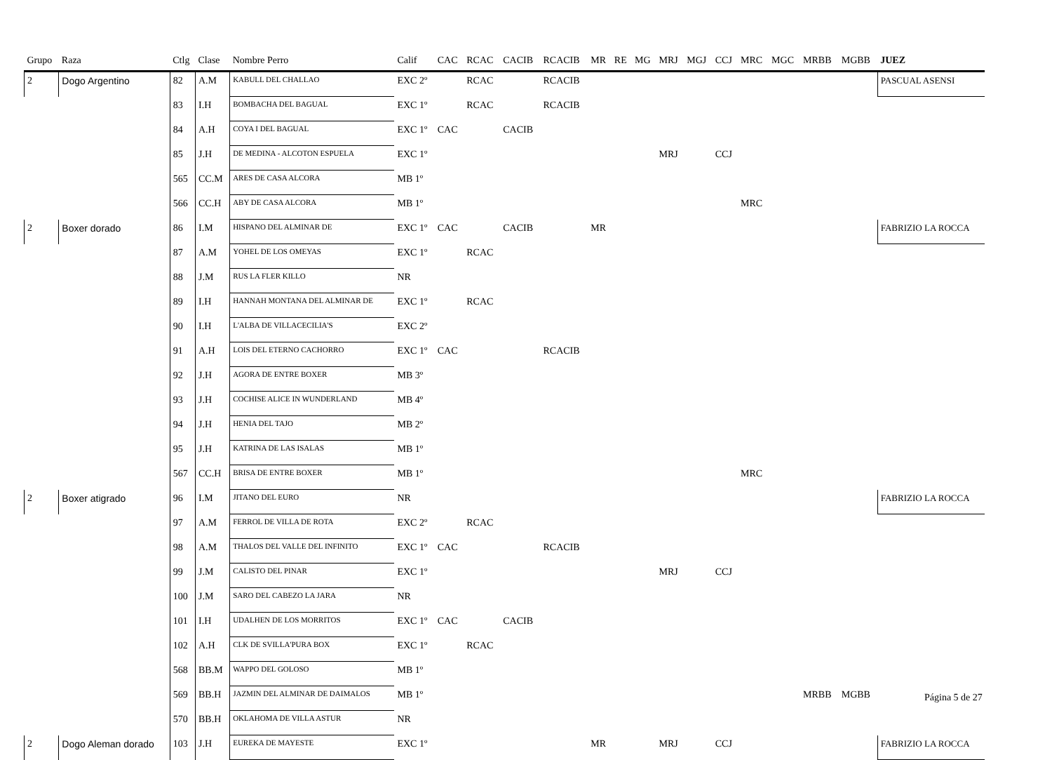| Grupo | Raza | Ctlg | Clase | Nombre Perro | Calif | CAC | RCAC | CACIB | RCACIB | MR | RE | MG | MRJ | MGJ | CCJ | MRC | MGC | MRBB | MGBB | JUEZ |
| --- | --- | --- | --- | --- | --- | --- | --- | --- | --- | --- | --- | --- | --- | --- | --- | --- | --- | --- | --- | --- |
| 2 | Dogo Argentino | 82 | A.M | KABULL DEL CHALLAO | EXC 2º | | RCAC | | RCACIB | | | | | | | | | | | PASCUAL ASENSI |
| | | 83 | I.H | BOMBACHA DEL BAGUAL | EXC 1º | | RCAC | | RCACIB | | | | | | | | | | | |
| | | 84 | A.H | COYA I DEL BAGUAL | EXC 1º | CAC | | CACIB | | | | | | | | | | | | |
| | | 85 | J.H | DE MEDINA - ALCOTON ESPUELA | EXC 1º | | | | | | | | MRJ | | CCJ | | | | | |
| | | 565 | CC.M | ARES DE CASA ALCORA | MB 1º | | | | | | | | | | | | | | | |
| | | 566 | CC.H | ABY DE CASA ALCORA | MB 1º | | | | | | | | | | | MRC | | | | |
| 2 | Boxer dorado | 86 | I.M | HISPANO DEL ALMINAR DE | EXC 1º | CAC | | CACIB | | MR | | | | | | | | | | FABRIZIO LA ROCCA |
| | | 87 | A.M | YOHEL DE LOS OMEYAS | EXC 1º | | RCAC | | | | | | | | | | | | | |
| | | 88 | J.M | RUS LA FLER KILLO | NR | | | | | | | | | | | | | | | |
| | | 89 | I.H | HANNAH MONTANA DEL ALMINAR DE | EXC 1º | | RCAC | | | | | | | | | | | | | |
| | | 90 | I.H | L'ALBA DE VILLACECILIA'S | EXC 2º | | | | | | | | | | | | | | | |
| | | 91 | A.H | LOIS DEL ETERNO CACHORRO | EXC 1º | CAC | | | RCACIB | | | | | | | | | | | |
| | | 92 | J.H | AGORA DE ENTRE BOXER | MB 3º | | | | | | | | | | | | | | | |
| | | 93 | J.H | COCHISE ALICE IN WUNDERLAND | MB 4º | | | | | | | | | | | | | | | |
| | | 94 | J.H | HENIA DEL TAJO | MB 2º | | | | | | | | | | | | | | | |
| | | 95 | J.H | KATRINA DE LAS ISALAS | MB 1º | | | | | | | | | | | | | | | |
| | | 567 | CC.H | BRISA DE ENTRE BOXER | MB 1º | | | | | | | | | | | MRC | | | | |
| 2 | Boxer atigrado | 96 | I.M | JITANO DEL EURO | NR | | | | | | | | | | | | | | | FABRIZIO LA ROCCA |
| | | 97 | A.M | FERROL DE VILLA DE ROTA | EXC 2º | | RCAC | | | | | | | | | | | | | |
| | | 98 | A.M | THALOS DEL VALLE DEL INFINITO | EXC 1º | CAC | | | RCACIB | | | | | | | | | | | |
| | | 99 | J.M | CALISTO DEL PINAR | EXC 1º | | | | | | | | MRJ | | CCJ | | | | | |
| | | 100 | J.M | SARO DEL CABEZO LA JARA | NR | | | | | | | | | | | | | | | |
| | | 101 | I.H | UDALHEN DE LOS MORRITOS | EXC 1º | CAC | | CACIB | | | | | | | | | | | | |
| | | 102 | A.H | CLK DE SVILLA'PURA BOX | EXC 1º | | RCAC | | | | | | | | | | | | | |
| | | 568 | BB.M | WAPPO DEL GOLOSO | MB 1º | | | | | | | | | | | | | | | |
| | | 569 | BB.H | JAZMIN DEL ALMINAR DE DAIMALOS | MB 1º | | | | | | | | | | | | | MRBB | MGBB | |
| | | 570 | BB.H | OKLAHOMA DE VILLA ASTUR | NR | | | | | | | | | | | | | | | |
| 2 | Dogo Aleman dorado | 103 | J.H | EUREKA DE MAYESTE | EXC 1º | | | | | MR | | | MRJ | | CCJ | | | | | FABRIZIO LA ROCCA |
Página 5 de 27